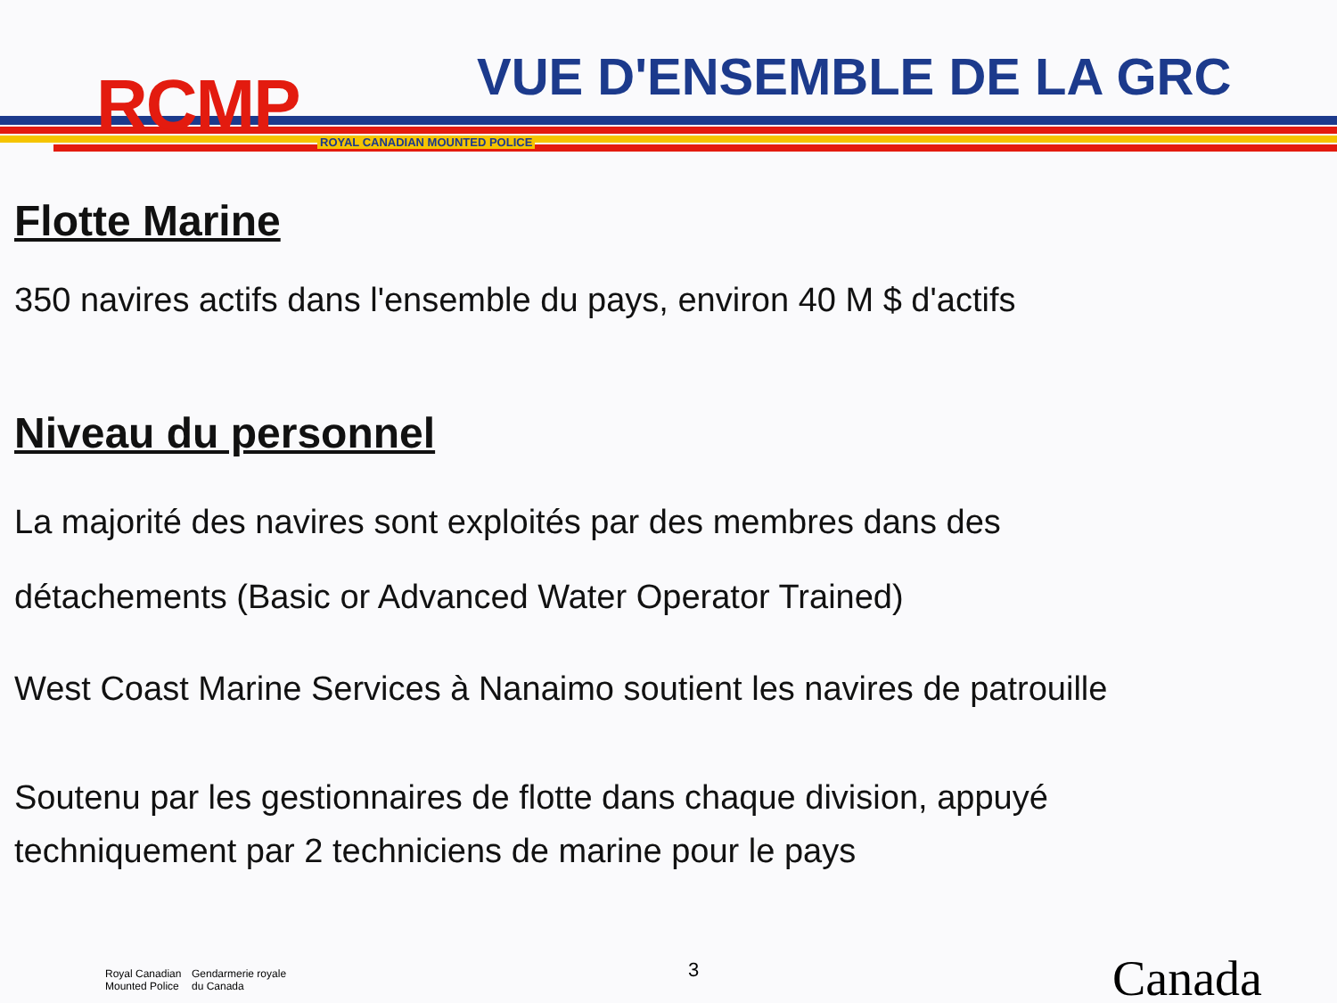RCMP ROYAL CANADIAN MOUNTED POLICE
VUE D'ENSEMBLE DE LA GRC
Flotte Marine
350 navires actifs dans l'ensemble du pays, environ 40 M $ d'actifs
Niveau du personnel
La majorité des navires sont exploités par des membres dans des
détachements (Basic or Advanced Water Operator Trained)
West Coast Marine Services à Nanaimo soutient les navires de patrouille
Soutenu par les gestionnaires de flotte dans chaque division, appuyé
techniquement par 2 techniciens de marine pour le pays
Royal Canadian
Mounted Police
Gendarmerie royale
du Canada
3 Canada